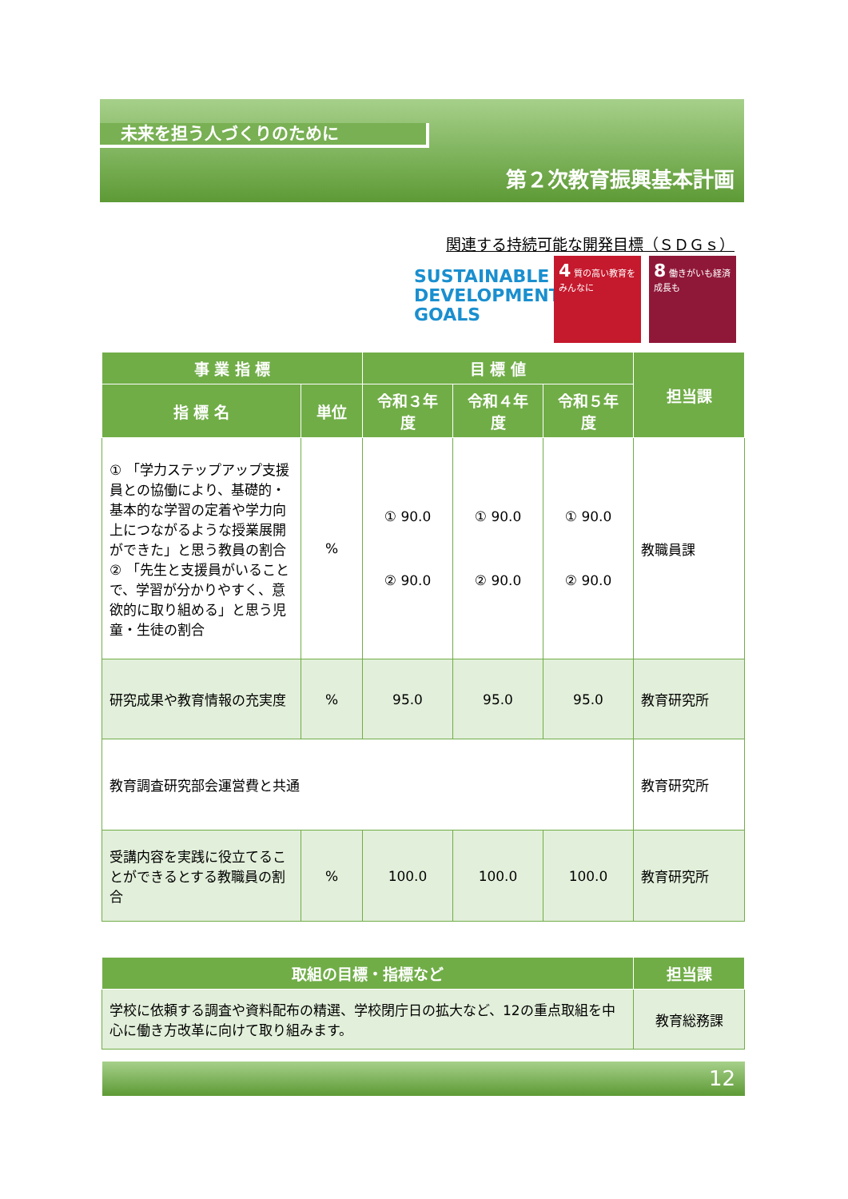未来を担う人づくりのために
第２次教育振興基本計画
関連する持続可能な開発目標（ＳＤＧｓ）
SUSTAINABLE
DEVELOPMENT
GOALS
4 質の高い教育をみんなに
8 働きがいも経済成長も
| 事 業 指 標 | | 目 標 値 | | | 担当課 |
| --- | --- | --- | --- | --- | --- |
| 指 標 名 | 単位 | 令和３年度 | 令和４年度 | 令和５年度 | |
| ① 「学力ステップアップ支援員との協働により、基礎的・基本的な学習の定着や学力向上につながるような授業展開ができた」と思う教員の割合 ② 「先生と支援員がいることで、学習が分かりやすく、意欲的に取り組める」と思う児童・生徒の割合 | % | ① 90.0 ② 90.0 | ① 90.0 ② 90.0 | ① 90.0 ② 90.0 | 教職員課 |
| 研究成果や教育情報の充実度 | % | 95.0 | 95.0 | 95.0 | 教育研究所 |
| 教育調査研究部会運営費と共通 | | | | | 教育研究所 |
| 受講内容を実践に役立てることができるとする教職員の割合 | % | 100.0 | 100.0 | 100.0 | 教育研究所 |
| 取組の目標・指標など | 担当課 |
| --- | --- |
| 学校に依頼する調査や資料配布の精選、学校閉庁日の拡大など、12の重点取組を中心に働き方改革に向けて取り組みます。 | 教育総務課 |
12